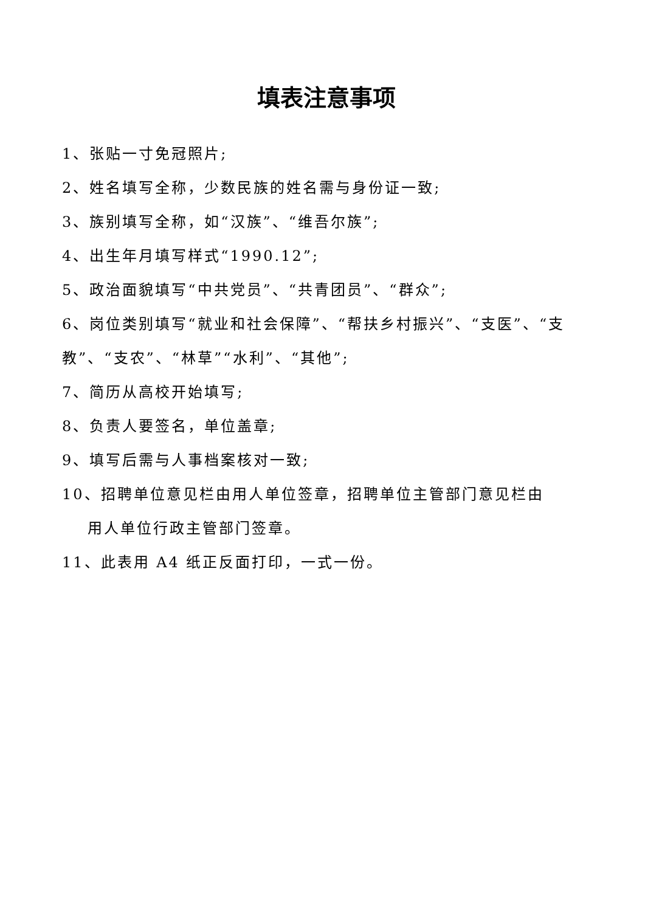填表注意事项
1、张贴一寸免冠照片;
2、姓名填写全称，少数民族的姓名需与身份证一致;
3、族别填写全称，如“汉族”、“维吾尔族”;
4、出生年月填写样式“1990.12”;
5、政治面貌填写“中共党员”、“共青团员”、“群众”;
6、岗位类别填写“就业和社会保障”、“帮扶乡村振兴”、“支医”、“支教”、“支农”、“林草”“水利”、“其他”;
7、简历从高校开始填写;
8、负责人要签名，单位盖章;
9、填写后需与人事档案核对一致;
10、招聘单位意见栏由用人单位签章，招聘单位主管部门意见栏由
用人单位行政主管部门签章。
11、此表用 A4 纸正反面打印，一式一份。